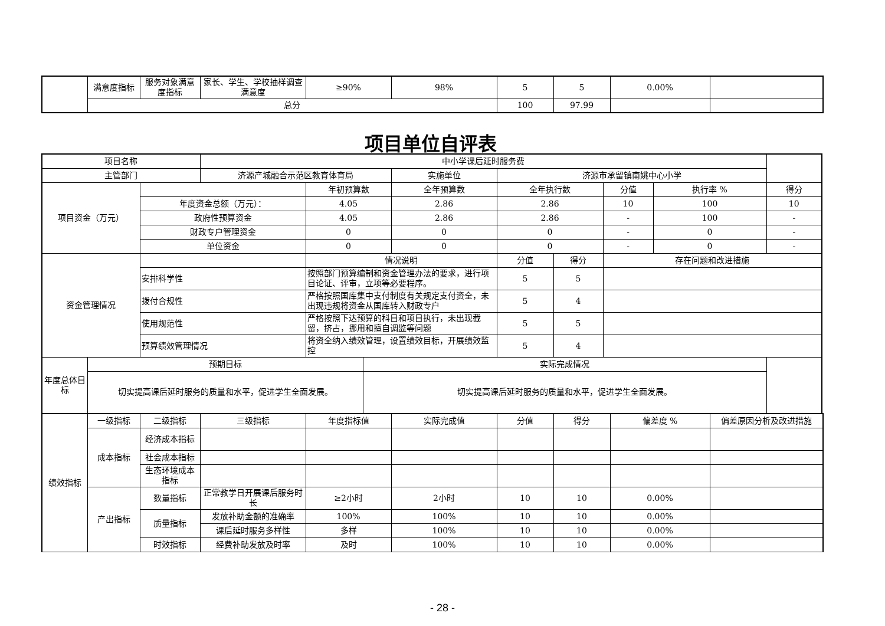| | 满意度指标 | 服务对象满意度指标 | 家长、学生、学校抽样调查满意度 | ≥90% | 98% | 5 | 5 | 0.00% | |
| | 总分 | | | | | 100 | 97.99 | | |
项目单位自评表
| 项目名称 | | | 中小学课后延时服务费 | | | | | | | | |
| 主管部门 | | | 济源产城融合示范区教育体育局 | | | 实施单位 | 济源市承留镇南姚中心小学 | | | | |
| 项目资金（万元） | | | | 年初预算数 | | 全年预算数 | 全年执行数 | | 分值 | 执行率 % | 得分 |
| | | 年度资金总额（万元）： | | 4.05 | | 2.86 | 2.86 | | 10 | 100 | 10 |
| | | 政府性预算资金 | | 4.05 | | 2.86 | 2.86 | | - | 100 | - |
| | | 财政专户管理资金 | | 0 | | 0 | 0 | | - | 0 | - |
| | | 单位资金 | | 0 | | 0 | 0 | | - | 0 | - |
| 资金管理情况 | | | | 情况说明 | | | 分值 | 得分 | 存在问题和改进措施 | | |
| | | 安排科学性 | | 按照部门预算编制和资金管理办法的要求，进行项目论证、评审，立项等必要程序。 | | | 5 | 5 | | | |
| | | 拨付合规性 | | 严格按照国库集中支付制度有关规定支付资全，未出现违规将资金从国库转入财政专户 | | | 5 | 4 | | | |
| | | 使用规范性 | | 严格按照下达预算的科目和项目执行，未出现截留，挤占，挪用和擅自调监等问题 | | | 5 | 5 | | | |
| | | 预算绩效管理情况 | | 将资全纳入绩效管理，设置绩效目标，开展绩效监控 | | | 5 | 4 | | | |
| 年度总体目标 | 预期目标 | | | | 实际完成情况 | | | | | | |
| | 切实提高课后延时服务的质量和水平，促进学生全面发展。 | | | | 切实提高课后延时服务的质量和水平，促进学生全面发展。 | | | | | | |
| 绩效指标 | 一级指标 | 二级指标 | 三级指标 | 年度指标值 | 实际完成值 | 分值 | 得分 | 偏差度 % | 偏差原因分析及改进措施 |
| | 成本指标 | 经济成本指标 | | | | | | | |
| | | 社会成本指标 | | | | | | | |
| | | 生态环境成本指标 | | | | | | | |
| | 产出指标 | 数量指标 | 正常教学日开展课后服务时长 | ≥2小时 | 2小时 | 10 | 10 | 0.00% | |
| | | 质量指标 | 发放补助金额的准确率 | 100% | 100% | 10 | 10 | 0.00% | |
| | | | 课后延时服务多样性 | 多样 | 100% | 10 | 10 | 0.00% | |
| | | 时效指标 | 经费补助发放及时率 | 及时 | 100% | 10 | 10 | 0.00% | |
- 28 -